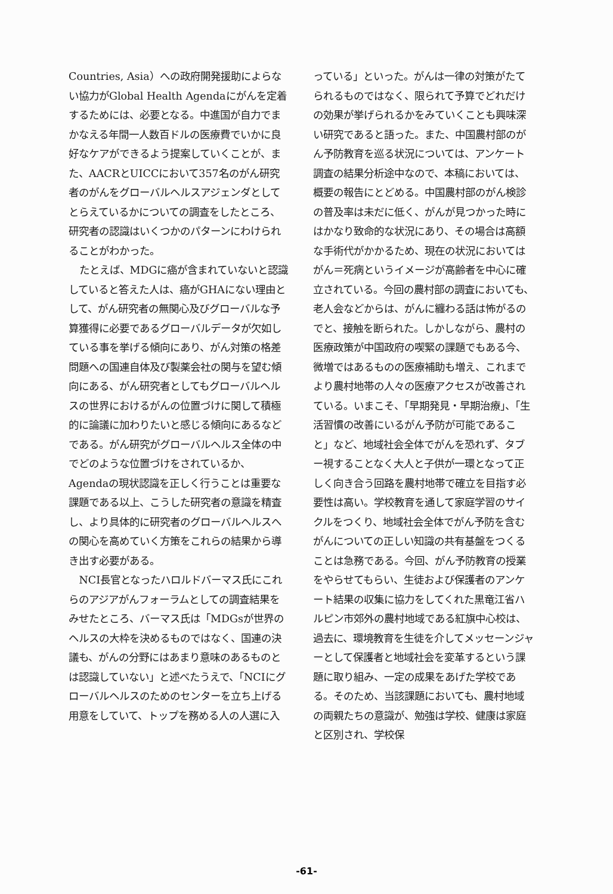Countries, Asia）への政府開発援助によらない協力がGlobal Health Agendaにがんを定着するためには、必要となる。中進国が自力でまかなえる年間一人数百ドルの医療費でいかに良好なケアができるよう提案していくことが、また、AACRとUICCにおいて357名のがん研究者のがんをグローバルヘルスアジェンダとしてとらえているかについての調査をしたところ、研究者の認識はいくつかのパターンにわけられることがわかった。
たとえば、MDGに癌が含まれていないと認識していると答えた人は、癌がGHAにない理由として、がん研究者の無関心及びグローバルな予算獲得に必要であるグローバルデータが欠如している事を挙げる傾向にあり、がん対策の格差問題への国連自体及び製薬会社の関与を望む傾向にある、がん研究者としてもグローバルヘルスの世界におけるがんの位置づけに関して積極的に論議に加わりたいと感じる傾向にあるなどである。がん研究がグローバルヘルス全体の中でどのような位置づけをされているか、Agendaの現状認識を正しく行うことは重要な課題である以上、こうした研究者の意識を精査し、より具体的に研究者のグローバルヘルスへの関心を高めていく方策をこれらの結果から導き出す必要がある。
NCI長官となったハロルドバーマス氏にこれらのアジアがんフォーラムとしての調査結果をみせたところ、バーマス氏は「MDGsが世界のヘルスの大枠を決めるものではなく、国連の決議も、がんの分野にはあまり意味のあるものとは認識していない」と述べたうえで、「NCIにグローバルヘルスのためのセンターを立ち上げる用意をしていて、トップを務める人の人選に入
っている」といった。がんは一律の対策がたてられるものではなく、限られて予算でどれだけの効果が挙げられるかをみていくことも興味深い研究であると語った。また、中国農村部のがん予防教育を巡る状況については、アンケート調査の結果分析途中なので、本稿においては、概要の報告にとどめる。中国農村部のがん検診の普及率は未だに低く、がんが見つかった時にはかなり致命的な状況にあり、その場合は高額な手術代がかかるため、現在の状況においてはがん＝死病というイメージが高齢者を中心に確立されている。今回の農村部の調査においても、老人会などからは、がんに纏わる話は怖がるのでと、接触を断られた。しかしながら、農村の医療政策が中国政府の喫緊の課題でもある今、微増ではあるものの医療補助も増え、これまでより農村地帯の人々の医療アクセスが改善されている。いまこそ、「早期発見・早期治療」、「生活習慣の改善にいるがん予防が可能であること」など、地域社会全体でがんを恐れず、タブー視することなく大人と子供が一環となって正しく向き合う回路を農村地帯で確立を目指す必要性は高い。学校教育を通して家庭学習のサイクルをつくり、地域社会全体でがん予防を含むがんについての正しい知識の共有基盤をつくることは急務である。今回、がん予防教育の授業をやらせてもらい、生徒および保護者のアンケート結果の収集に協力をしてくれた黒竜江省ハルピン市郊外の農村地域である紅旗中心校は、過去に、環境教育を生徒を介してメッセーンジャーとして保護者と地域社会を変革するという課題に取り組み、一定の成果をあげた学校である。そのため、当該課題においても、農村地域の両親たちの意識が、勉強は学校、健康は家庭と区別され、学校保
-61-